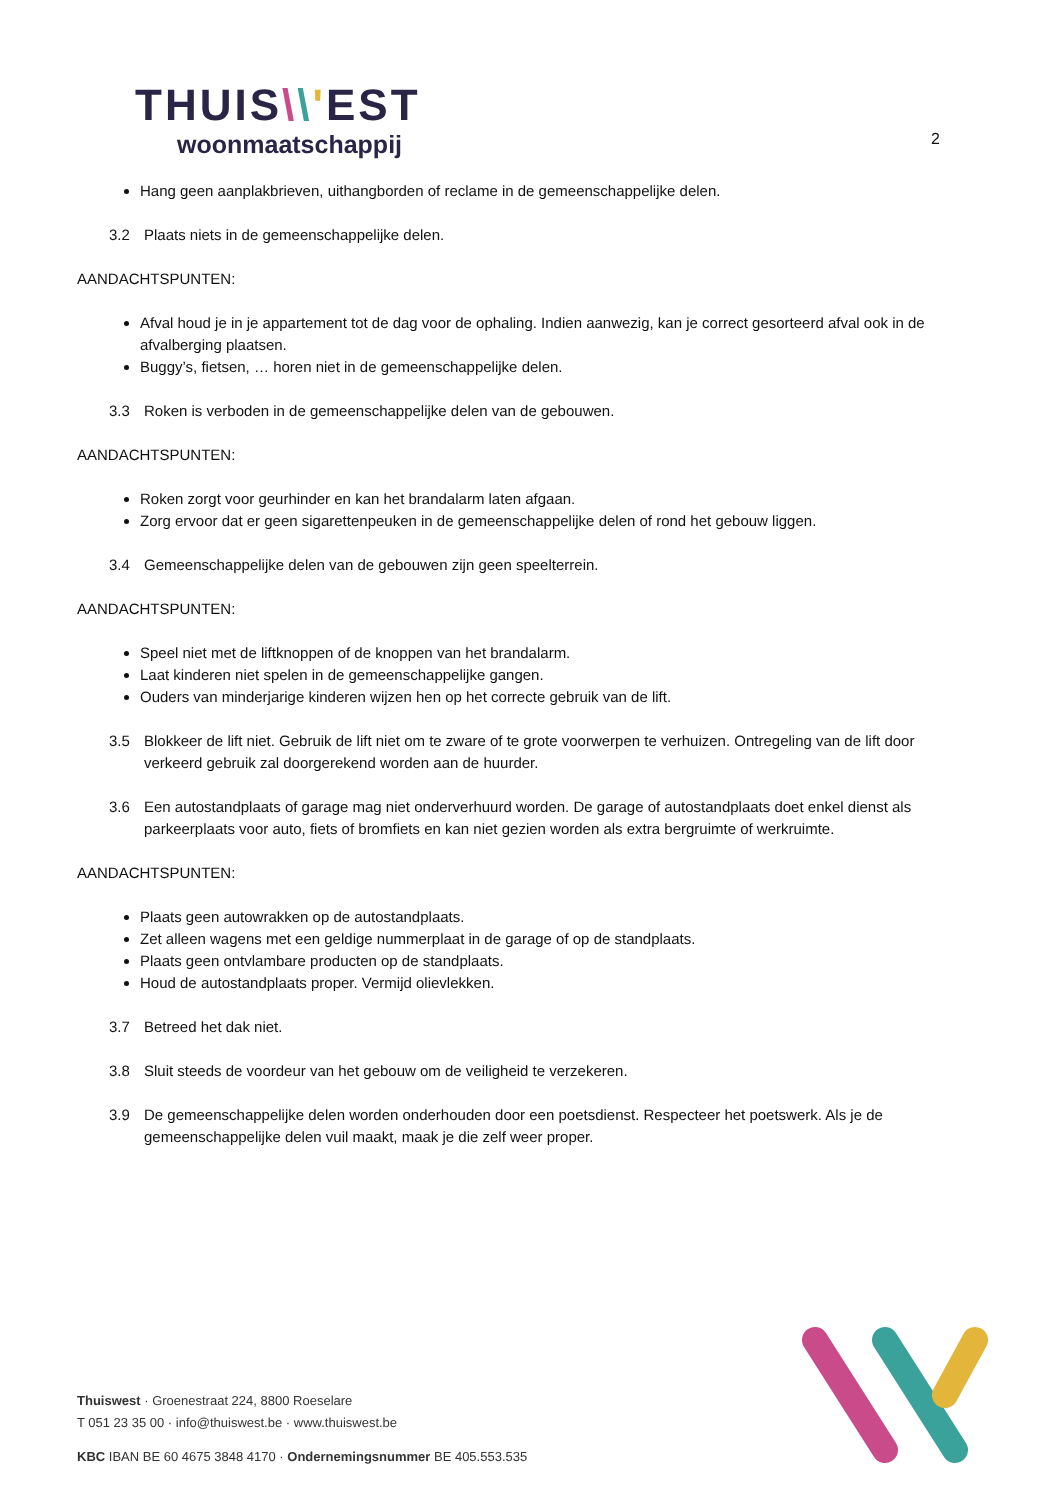THUIS\\'EST
woonmaatschappij
2
Hang geen aanplakbrieven, uithangborden of reclame in de gemeenschappelijke delen.
3.2 Plaats niets in de gemeenschappelijke delen.
AANDACHTSPUNTEN:
Afval houd je in je appartement tot de dag voor de ophaling. Indien aanwezig, kan je correct gesorteerd afval ook in de afvalberging plaatsen.
Buggy’s, fietsen, … horen niet in de gemeenschappelijke delen.
3.3 Roken is verboden in de gemeenschappelijke delen van de gebouwen.
AANDACHTSPUNTEN:
Roken zorgt voor geurhinder en kan het brandalarm laten afgaan.
Zorg ervoor dat er geen sigarettenpeuken in de gemeenschappelijke delen of rond het gebouw liggen.
3.4 Gemeenschappelijke delen van de gebouwen zijn geen speelterrein.
AANDACHTSPUNTEN:
Speel niet met de liftknoppen of de knoppen van het brandalarm.
Laat kinderen niet spelen in de gemeenschappelijke gangen.
Ouders van minderjarige kinderen wijzen hen op het correcte gebruik van de lift.
3.5 Blokkeer de lift niet. Gebruik de lift niet om te zware of te grote voorwerpen te verhuizen. Ontregeling van de lift door verkeerd gebruik zal doorgerekend worden aan de huurder.
3.6 Een autostandplaats of garage mag niet onderverhuurd worden. De garage of autostandplaats doet enkel dienst als parkeerplaats voor auto, fiets of bromfiets en kan niet gezien worden als extra bergruimte of werkruimte.
AANDACHTSPUNTEN:
Plaats geen autowrakken op de autostandplaats.
Zet alleen wagens met een geldige nummerplaat in de garage of op de standplaats.
Plaats geen ontvlambare producten op de standplaats.
Houd de autostandplaats proper. Vermijd olievlekken.
3.7 Betreed het dak niet.
3.8 Sluit steeds de voordeur van het gebouw om de veiligheid te verzekeren.
3.9 De gemeenschappelijke delen worden onderhouden door een poetsdienst. Respecteer het poetswerk. Als je de gemeenschappelijke delen vuil maakt, maak je die zelf weer proper.
Thuiswest · Groenestraat 224, 8800 Roeselare
T 051 23 35 00 · info@thuiswest.be · www.thuiswest.be
KBC IBAN BE 60 4675 3848 4170 · Ondernemingsnummer BE 405.553.535